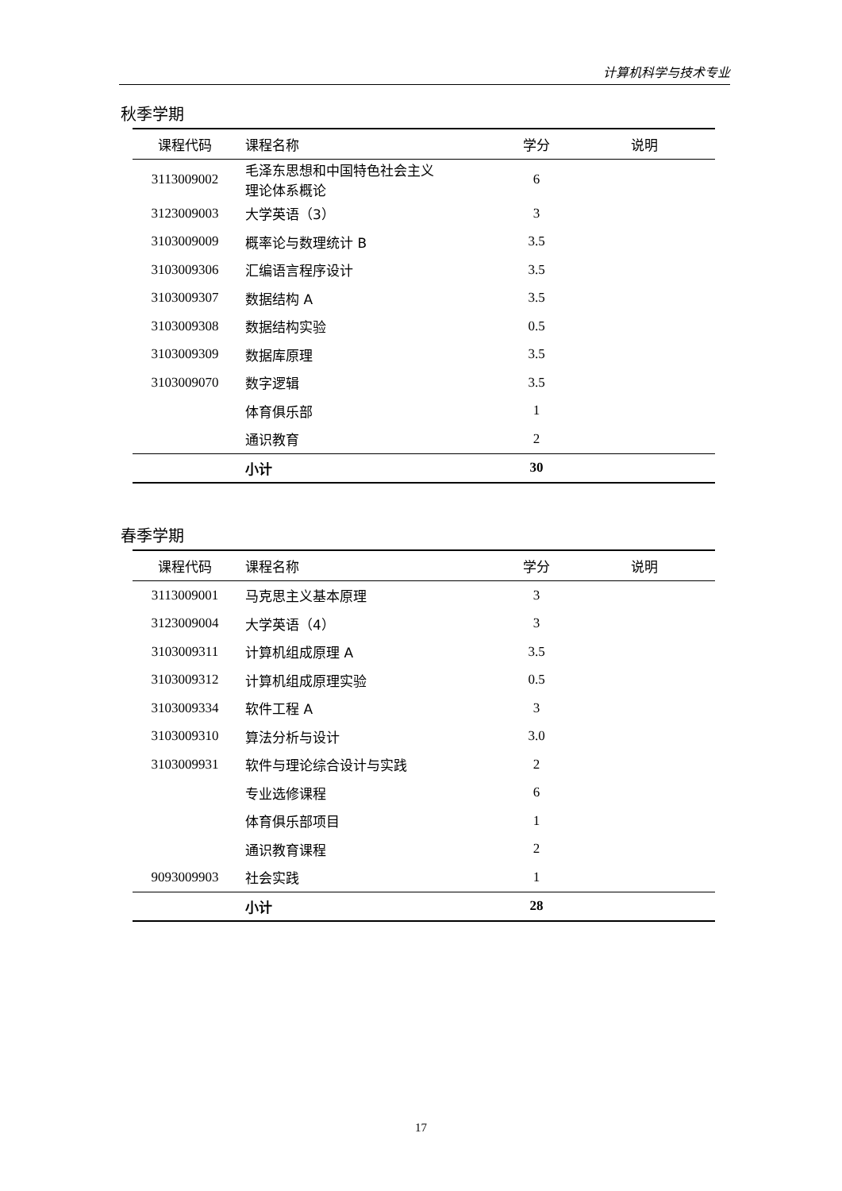计算机科学与技术专业
秋季学期
| 课程代码 | 课程名称 | 学分 | 说明 |
| --- | --- | --- | --- |
| 3113009002 | 毛泽东思想和中国特色社会主义 理论体系概论 | 6 | |
| 3123009003 | 大学英语（3） | 3 | |
| 3103009009 | 概率论与数理统计 B | 3.5 | |
| 3103009306 | 汇编语言程序设计 | 3.5 | |
| 3103009307 | 数据结构 A | 3.5 | |
| 3103009308 | 数据结构实验 | 0.5 | |
| 3103009309 | 数据库原理 | 3.5 | |
| 3103009070 | 数字逻辑 | 3.5 | |
| | 体育俱乐部 | 1 | |
| | 通识教育 | 2 | |
| | 小计 | 30 | |
春季学期
| 课程代码 | 课程名称 | 学分 | 说明 |
| --- | --- | --- | --- |
| 3113009001 | 马克思主义基本原理 | 3 | |
| 3123009004 | 大学英语（4） | 3 | |
| 3103009311 | 计算机组成原理 A | 3.5 | |
| 3103009312 | 计算机组成原理实验 | 0.5 | |
| 3103009334 | 软件工程 A | 3 | |
| 3103009310 | 算法分析与设计 | 3.0 | |
| 3103009931 | 软件与理论综合设计与实践 | 2 | |
| | 专业选修课程 | 6 | |
| | 体育俱乐部项目 | 1 | |
| | 通识教育课程 | 2 | |
| 9093009903 | 社会实践 | 1 | |
| | 小计 | 28 | |
17